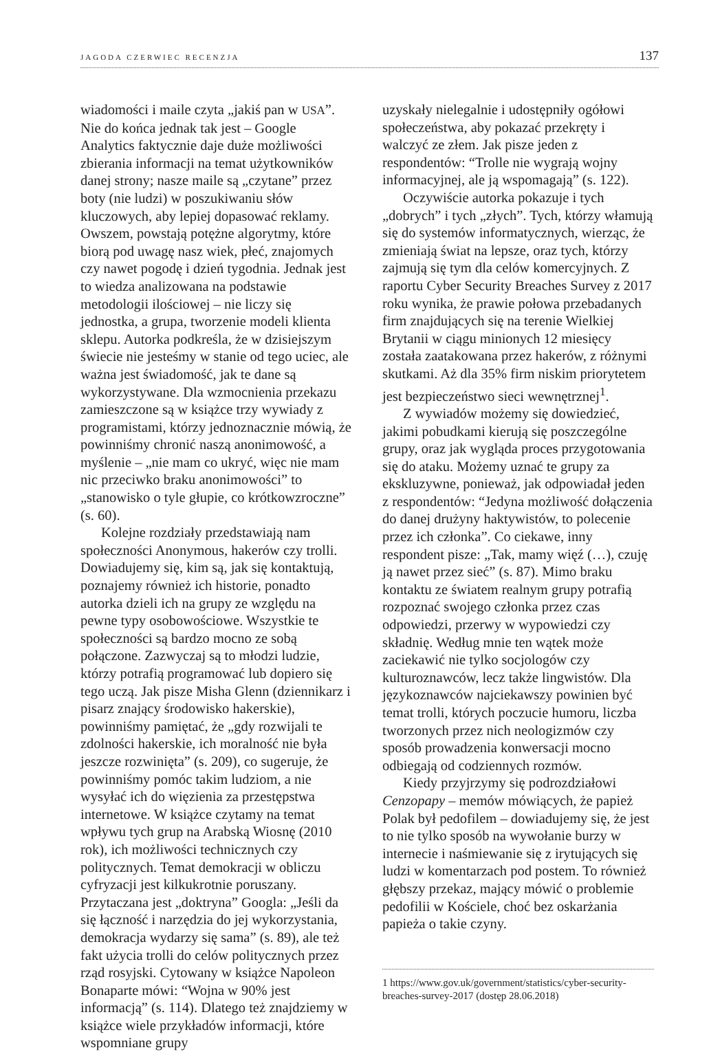JAGODA CZERWIEC RECENZJA 137
wiadomości i maile czyta „jakiś pan w USA”. Nie do końca jednak tak jest – Google Analytics faktycznie daje duże możliwości zbierania informacji na temat użytkowników danej strony; nasze maile są „czytane” przez boty (nie ludzi) w poszukiwaniu słów kluczowych, aby lepiej dopasować reklamy. Owszem, powstają potężne algorytmy, które biorą pod uwagę nasz wiek, płeć, znajomych czy nawet pogodę i dzień tygodnia. Jednak jest to wiedza analizowana na podstawie metodologii ilościowej – nie liczy się jednostka, a grupa, tworzenie modeli klienta sklepu. Autorka podkreśla, że w dzisiejszym świecie nie jesteśmy w stanie od tego uciec, ale ważna jest świadomość, jak te dane są wykorzystywane. Dla wzmocnienia przekazu zamieszczone są w książce trzy wywiady z programistami, którzy jednoznacznie mówią, że powinniśmy chronić naszą anonimowość, a myślenie – „nie mam co ukryć, więc nie mam nic przeciwko braku anonimowości” to „stanowisko o tyle głupie, co krótkowzroczne” (s. 60).
Kolejne rozdziały przedstawiają nam społeczności Anonymous, hakerów czy trolli. Dowiadujemy się, kim są, jak się kontaktują, poznajemy również ich historie, ponadto autorka dzieli ich na grupy ze względu na pewne typy osobowościowe. Wszystkie te społeczności są bardzo mocno ze sobą połączone. Zazwyczaj są to młodzi ludzie, którzy potrafią programować lub dopiero się tego uczą. Jak pisze Misha Glenn (dziennikarz i pisarz znający środowisko hakerskie), powinniśmy pamiętać, że „gdy rozwijali te zdolności hakerskie, ich moralność nie była jeszcze rozwinięta” (s. 209), co sugeruje, że powinniśmy pomóc takim ludziom, a nie wysyłać ich do więzienia za przestępstwa internetowe. W książce czytamy na temat wpływu tych grup na Arabską Wiosnę (2010 rok), ich możliwości technicznych czy politycznych. Temat demokracji w obliczu cyfryzacji jest kilkukrotnie poruszany. Przytaczana jest „doktryna” Googla: „Jeśli da się łączność i narzędzia do jej wykorzystania, demokracja wydarzy się sama” (s. 89), ale też fakt użycia trolli do celów politycznych przez rząd rosyjski. Cytowany w książce Napoleon Bonaparte mówi: “Wojna w 90% jest informacją” (s. 114). Dlatego też znajdziemy w książce wiele przykładów informacji, które wspomniane grupy
uzyskały nielegalnie i udostępniły ogółowi społeczeństwa, aby pokazać przekręty i walczyć ze złem. Jak pisze jeden z respondentów: “Trolle nie wygrają wojny informacyjnej, ale ją wspomagają” (s. 122).
Oczywiście autorka pokazuje i tych „dobrych” i tych „złych”. Tych, którzy włamują się do systemów informatycznych, wierząc, że zmieniają świat na lepsze, oraz tych, którzy zajmują się tym dla celów komercyjnych. Z raportu Cyber Security Breaches Survey z 2017 roku wynika, że prawie połowa przebadanych firm znajdujących się na terenie Wielkiej Brytanii w ciągu minionych 12 miesięcy została zaatakowana przez hakerów, z różnymi skutkami. Aż dla 35% firm niskim priorytetem jest bezpieczeństwo sieci wewnętrznej<sup>1</sup>.
Z wywiadów możemy się dowiedzieć, jakimi pobudkami kierują się poszczególne grupy, oraz jak wygląda proces przygotowania się do ataku. Możemy uznać te grupy za ekskluzywne, ponieważ, jak odpowiadał jeden z respondentów: “Jedyna możliwość dołączenia do danej drużyny haktywistów, to polecenie przez ich członka”. Co ciekawe, inny respondent pisze: „Tak, mamy więź (…), czuję ją nawet przez sieć” (s. 87). Mimo braku kontaktu ze światem realnym grupy potrafią rozpoznać swojego członka przez czas odpowiedzi, przerwy w wypowiedzi czy składnię. Według mnie ten wątek może zaciekawić nie tylko socjologów czy kulturoznawców, lecz także lingwistów. Dla językoznawców najciekawszy powinien być temat trolli, których poczucie humoru, liczba tworzonych przez nich neologizmów czy sposób prowadzenia konwersacji mocno odbiegają od codziennych rozmów.
Kiedy przyjrzymy się podrozdziałowi Cenzopapy – memów mówiących, że papież Polak był pedofilem – dowiadujemy się, że jest to nie tylko sposób na wywołanie burzy w internecie i naśmiewanie się z irytujących się ludzi w komentarzach pod postem. To również głębszy przekaz, mający mówić o problemie pedofilii w Kościele, choć bez oskarżania papieża o takie czyny.
1 https://www.gov.uk/government/statistics/cyber-security-breaches-survey-2017 (dostęp 28.06.2018)